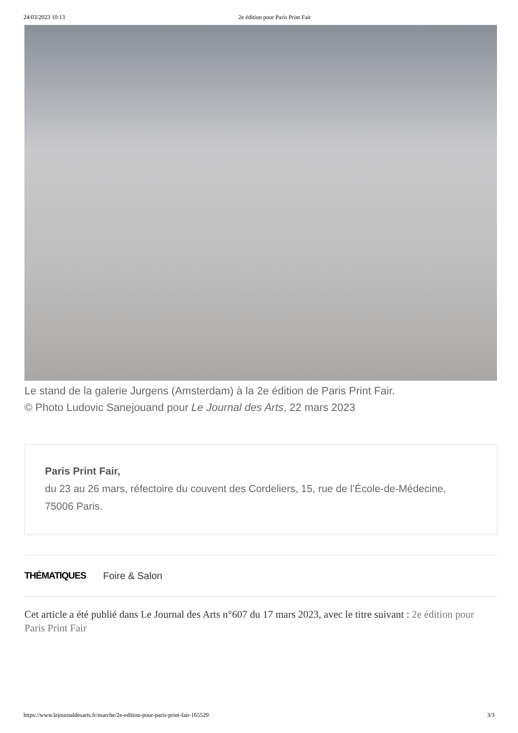24/03/2023 10:13 2e édition pour Paris Print Fair
Le stand de la galerie Jurgens (Amsterdam) à la 2e édition de Paris Print Fair.
© Photo Ludovic Sanejouand pour Le Journal des Arts, 22 mars 2023
Paris Print Fair,
du 23 au 26 mars, réfectoire du couvent des Cordeliers, 15, rue de l’École-de-Médecine, 75006 Paris.
THÉMATIQUES Foire & Salon
Cet article a été publié dans Le Journal des Arts n°607 du 17 mars 2023, avec le titre suivant : 2e édition pour Paris Print Fair
https://www.lejournaldesarts.fr/marche/2e-edition-pour-paris-print-fair-165529 3/3